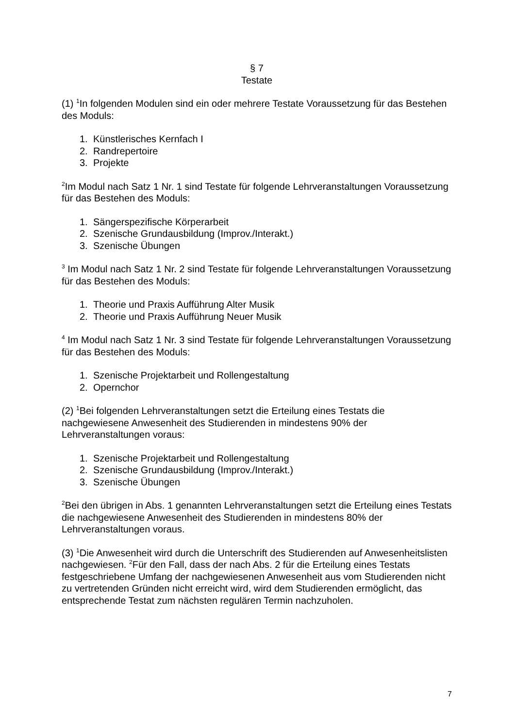§ 7
Testate
(1) <sup>1</sup>In folgenden Modulen sind ein oder mehrere Testate Voraussetzung für das Bestehen des Moduls:
1. Künstlerisches Kernfach I
2. Randrepertoire
3. Projekte
<sup>2</sup> Im Modul nach Satz 1 Nr. 1 sind Testate für folgende Lehrveranstaltungen Voraussetzung für das Bestehen des Moduls:
1. Sängerspezifische Körperarbeit
2. Szenische Grundausbildung (Improv./Interakt.)
3. Szenische Übungen
<sup>3</sup> Im Modul nach Satz 1 Nr. 2 sind Testate für folgende Lehrveranstaltungen Voraussetzung für das Bestehen des Moduls:
1. Theorie und Praxis Aufführung Alter Musik
2. Theorie und Praxis Aufführung Neuer Musik
<sup>4</sup> Im Modul nach Satz 1 Nr. 3 sind Testate für folgende Lehrveranstaltungen Voraussetzung für das Bestehen des Moduls:
1. Szenische Projektarbeit und Rollengestaltung
2. Opernchor
(2) <sup>1</sup>Bei folgenden Lehrveranstaltungen setzt die Erteilung eines Testats die nachgewiesene Anwesenheit des Studierenden in mindestens 90% der Lehrveranstaltungen voraus:
1. Szenische Projektarbeit und Rollengestaltung
2. Szenische Grundausbildung (Improv./Interakt.)
3. Szenische Übungen
<sup>2</sup> Bei den übrigen in Abs. 1 genannten Lehrveranstaltungen setzt die Erteilung eines Testats die nachgewiesene Anwesenheit des Studierenden in mindestens 80% der Lehrveranstaltungen voraus.
(3) <sup>1</sup>Die Anwesenheit wird durch die Unterschrift des Studierenden auf Anwesenheitslisten nachgewiesen. <sup>2</sup>Für den Fall, dass der nach Abs. 2 für die Erteilung eines Testats festgeschriebene Umfang der nachgewiesenen Anwesenheit aus vom Studierenden nicht zu vertretenden Gründen nicht erreicht wird, wird dem Studierenden ermöglicht, das entsprechende Testat zum nächsten regulären Termin nachzuholen.
7